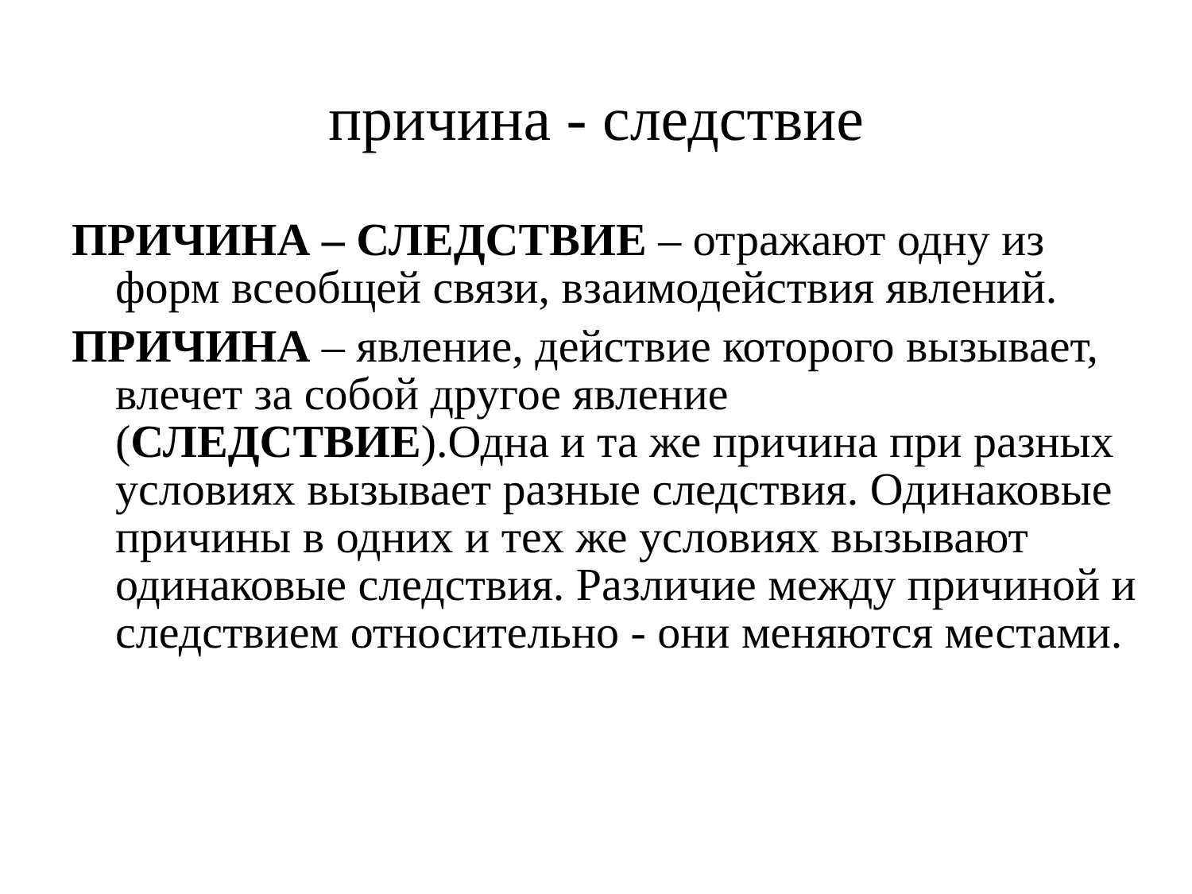причина - следствие
ПРИЧИНА – СЛЕДСТВИЕ – отражают одну из форм всеобщей связи, взаимодействия явлений.
ПРИЧИНА – явление, действие которого вызывает, влечет за собой другое явление (СЛЕДСТВИЕ).Одна и та же причина при разных условиях вызывает разные следствия. Одинаковые причины в одних и тех же условиях вызывают одинаковые следствия. Различие между причиной и следствием относительно - они меняются местами.